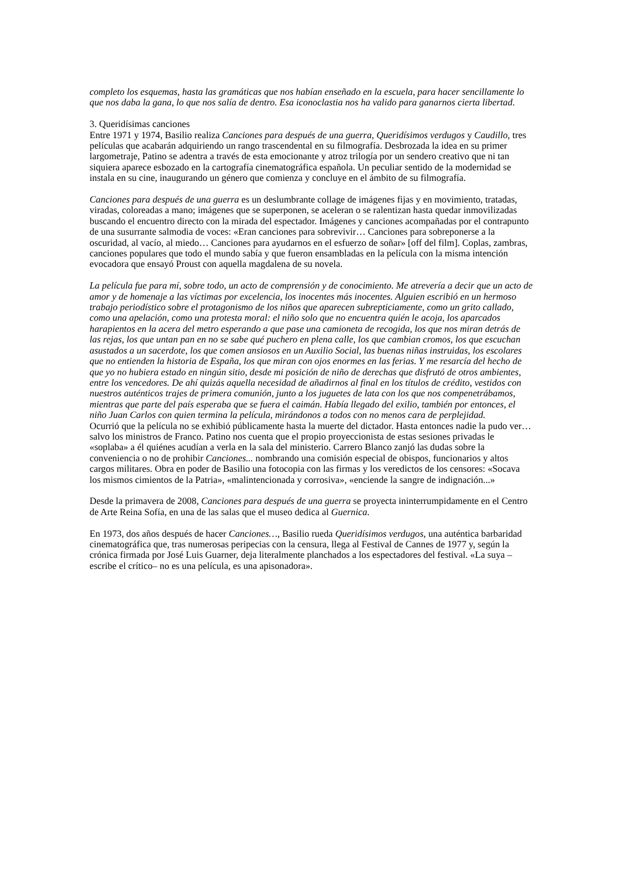completo los esquemas, hasta las gramáticas que nos habían enseñado en la escuela, para hacer sencillamente lo que nos daba la gana, lo que nos salía de dentro. Esa iconoclastia nos ha valido para ganarnos cierta libertad.
3. Queridísimas canciones
Entre 1971 y 1974, Basilio realiza Canciones para después de una guerra, Queridísimos verdugos y Caudillo, tres películas que acabarán adquiriendo un rango trascendental en su filmografía. Desbrozada la idea en su primer largometraje, Patino se adentra a través de esta emocionante y atroz trilogía por un sendero creativo que ni tan siquiera aparece esbozado en la cartografía cinematográfica española. Un peculiar sentido de la modernidad se instala en su cine, inaugurando un género que comienza y concluye en el ámbito de su filmografía.
Canciones para después de una guerra es un deslumbrante collage de imágenes fijas y en movimiento, tratadas, viradas, coloreadas a mano; imágenes que se superponen, se aceleran o se ralentizan hasta quedar inmovilizadas buscando el encuentro directo con la mirada del espectador. Imágenes y canciones acompañadas por el contrapunto de una susurrante salmodia de voces: «Eran canciones para sobrevivir… Canciones para sobreponerse a la oscuridad, al vacío, al miedo… Canciones para ayudarnos en el esfuerzo de soñar» [off del film]. Coplas, zambras, canciones populares que todo el mundo sabía y que fueron ensambladas en la película con la misma intención evocadora que ensayó Proust con aquella magdalena de su novela.
La película fue para mí, sobre todo, un acto de comprensión y de conocimiento. Me atrevería a decir que un acto de amor y de homenaje a las víctimas por excelencia, los inocentes más inocentes. Alguien escribió en un hermoso trabajo periodístico sobre el protagonismo de los niños que aparecen subrepticiamente, como un grito callado, como una apelación, como una protesta moral: el niño solo que no encuentra quién le acoja, los aparcados harapientos en la acera del metro esperando a que pase una camioneta de recogida, los que nos miran detrás de las rejas, los que untan pan en no se sabe qué puchero en plena calle, los que cambian cromos, los que escuchan asustados a un sacerdote, los que comen ansiosos en un Auxilio Social, las buenas niñas instruidas, los escolares que no entienden la historia de España, los que miran con ojos enormes en las ferias. Y me resarcía del hecho de que yo no hubiera estado en ningún sitio, desde mi posición de niño de derechas que disfrutó de otros ambientes, entre los vencedores. De ahí quizás aquella necesidad de añadirnos al final en los títulos de crédito, vestidos con nuestros auténticos trajes de primera comunión, junto a los juguetes de lata con los que nos compenetrábamos, mientras que parte del país esperaba que se fuera el caimán. Había llegado del exilio, también por entonces, el niño Juan Carlos con quien termina la película, mirándonos a todos con no menos cara de perplejidad.
Ocurrió que la película no se exhibió públicamente hasta la muerte del dictador. Hasta entonces nadie la pudo ver… salvo los ministros de Franco. Patino nos cuenta que el propio proyeccionista de estas sesiones privadas le «soplaba» a él quiénes acudían a verla en la sala del ministerio. Carrero Blanco zanjó las dudas sobre la conveniencia o no de prohibir Canciones... nombrando una comisión especial de obispos, funcionarios y altos cargos militares. Obra en poder de Basilio una fotocopia con las firmas y los veredictos de los censores: «Socava los mismos cimientos de la Patria», «malintencionada y corrosiva», «enciende la sangre de indignación...»
Desde la primavera de 2008, Canciones para después de una guerra se proyecta ininterrumpidamente en el Centro de Arte Reina Sofía, en una de las salas que el museo dedica al Guernica.
En 1973, dos años después de hacer Canciones…, Basilio rueda Queridísimos verdugos, una auténtica barbaridad cinematográfica que, tras numerosas peripecias con la censura, llega al Festival de Cannes de 1977 y, según la crónica firmada por José Luis Guarner, deja literalmente planchados a los espectadores del festival. «La suya –escribe el crítico– no es una película, es una apisonadora».